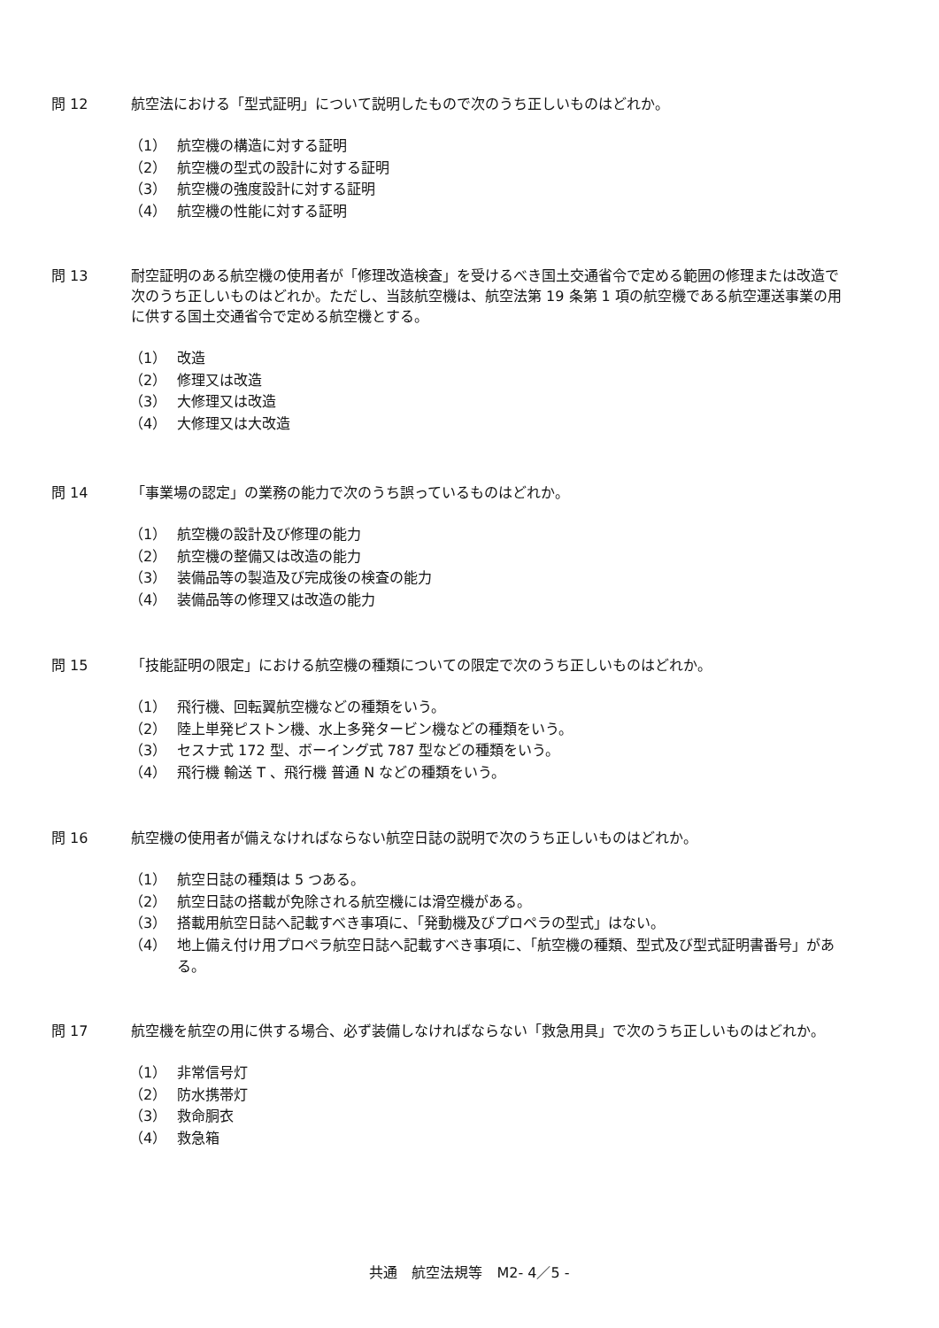問 12 航空法における「型式証明」について説明したもので次のうち正しいものはどれか。
（1） 航空機の構造に対する証明
（2） 航空機の型式の設計に対する証明
（3） 航空機の強度設計に対する証明
（4） 航空機の性能に対する証明
問 13 耐空証明のある航空機の使用者が「修理改造検査」を受けるべき国土交通省令で定める範囲の修理または改造で次のうち正しいものはどれか。ただし、当該航空機は、航空法第 19 条第 1 項の航空機である航空運送事業の用に供する国土交通省令で定める航空機とする。
（1） 改造
（2） 修理又は改造
（3） 大修理又は改造
（4） 大修理又は大改造
問 14 「事業場の認定」の業務の能力で次のうち誤っているものはどれか。
（1） 航空機の設計及び修理の能力
（2） 航空機の整備又は改造の能力
（3） 装備品等の製造及び完成後の検査の能力
（4） 装備品等の修理又は改造の能力
問 15 「技能証明の限定」における航空機の種類についての限定で次のうち正しいものはどれか。
（1） 飛行機、回転翼航空機などの種類をいう。
（2） 陸上単発ピストン機、水上多発タービン機などの種類をいう。
（3） セスナ式 172 型、ボーイング式 787 型などの種類をいう。
（4） 飛行機 輸送 T 、飛行機 普通 N などの種類をいう。
問 16 航空機の使用者が備えなければならない航空日誌の説明で次のうち正しいものはどれか。
（1） 航空日誌の種類は 5 つある。
（2） 航空日誌の搭載が免除される航空機には滑空機がある。
（3） 搭載用航空日誌へ記載すべき事項に、「発動機及びプロペラの型式」はない。
（4） 地上備え付け用プロペラ航空日誌へ記載すべき事項に、「航空機の種類、型式及び型式証明書番号」がある。
問 17 航空機を航空の用に供する場合、必ず装備しなければならない「救急用具」で次のうち正しいものはどれか。
（1） 非常信号灯
（2） 防水携帯灯
（3） 救命胴衣
（4） 救急箱
共通　航空法規等　M2- 4／5 -